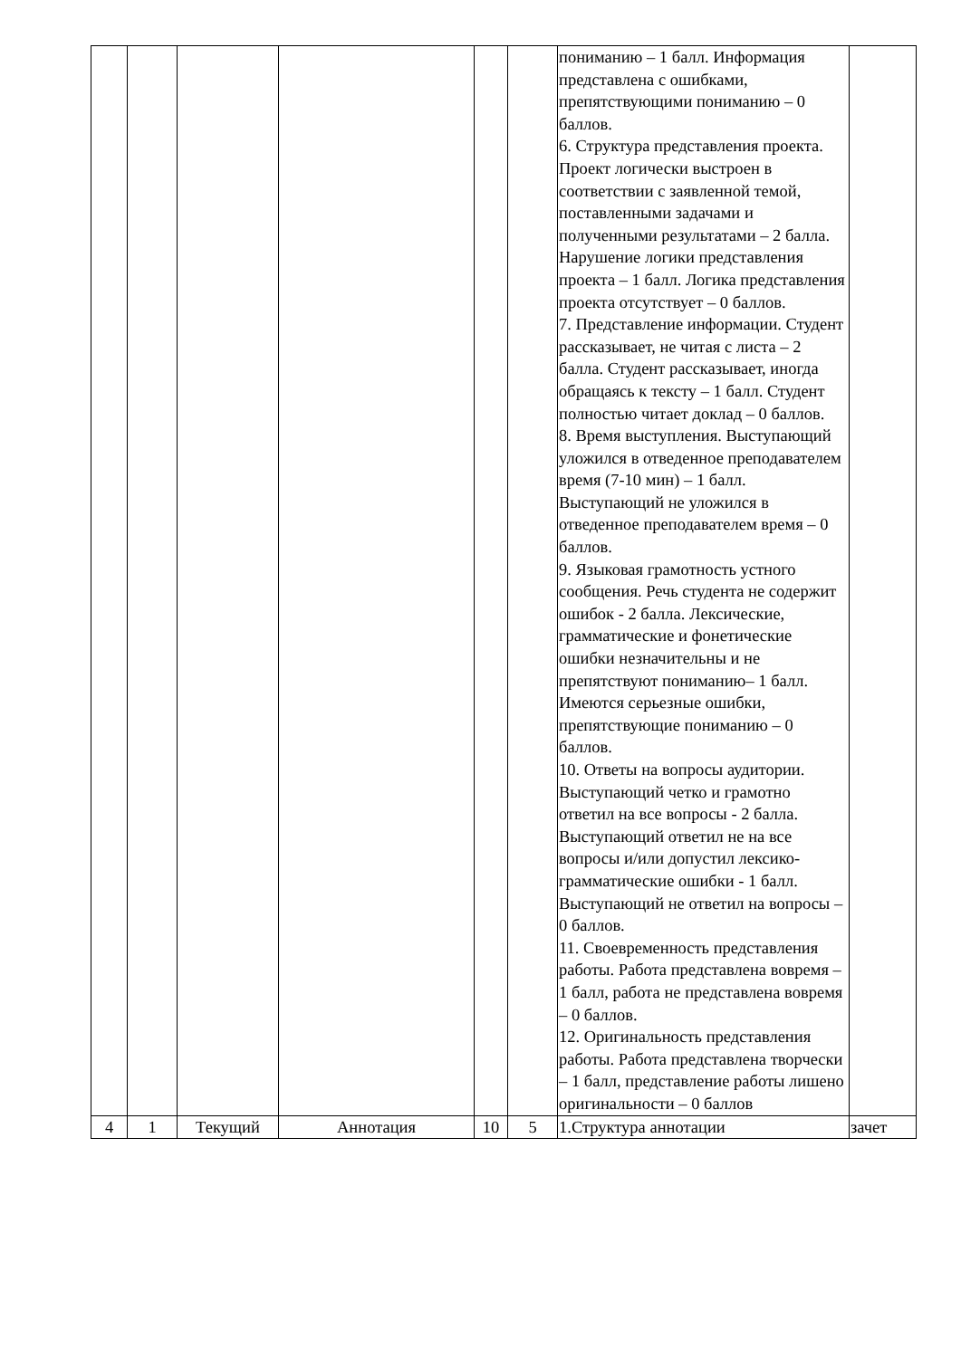| | | | | | | пониманию – 1 балл. Информация представлена с ошибками, препятствующими пониманию – 0 баллов. 6. Структура представления проекта. Проект логически выстроен в соответствии с заявленной темой, поставленными задачами и полученными результатами – 2 балла. Нарушение логики представления проекта – 1 балл. Логика представления проекта отсутствует – 0 баллов. 7. Представление информации. Студент рассказывает, не читая с листа – 2 балла. Студент рассказывает, иногда обращаясь к тексту – 1 балл. Студент полностью читает доклад – 0 баллов. 8. Время выступления. Выступающий уложился в отведенное преподавателем время (7-10 мин) – 1 балл. Выступающий не уложился в отведенное преподавателем время – 0 баллов. 9. Языковая грамотность устного сообщения. Речь студента не содержит ошибок - 2 балла. Лексические, грамматические и фонетические ошибки незначительны и не препятствуют пониманию– 1 балл. Имеются серьезные ошибки, препятствующие пониманию – 0 баллов. 10. Ответы на вопросы аудитории. Выступающий четко и грамотно ответил на все вопросы - 2 балла. Выступающий ответил не на все вопросы и/или допустил лексико-грамматические ошибки - 1 балл. Выступающий не ответил на вопросы – 0 баллов. 11. Своевременность представления работы. Работа представлена вовремя – 1 балл, работа не представлена вовремя – 0 баллов. 12. Оригинальность представления работы. Работа представлена творчески – 1 балл, представление работы лишено оригинальности – 0 баллов | |
| 4 | 1 | Текущий | Аннотация | 10 | 5 | 1.Структура аннотации | зачет |